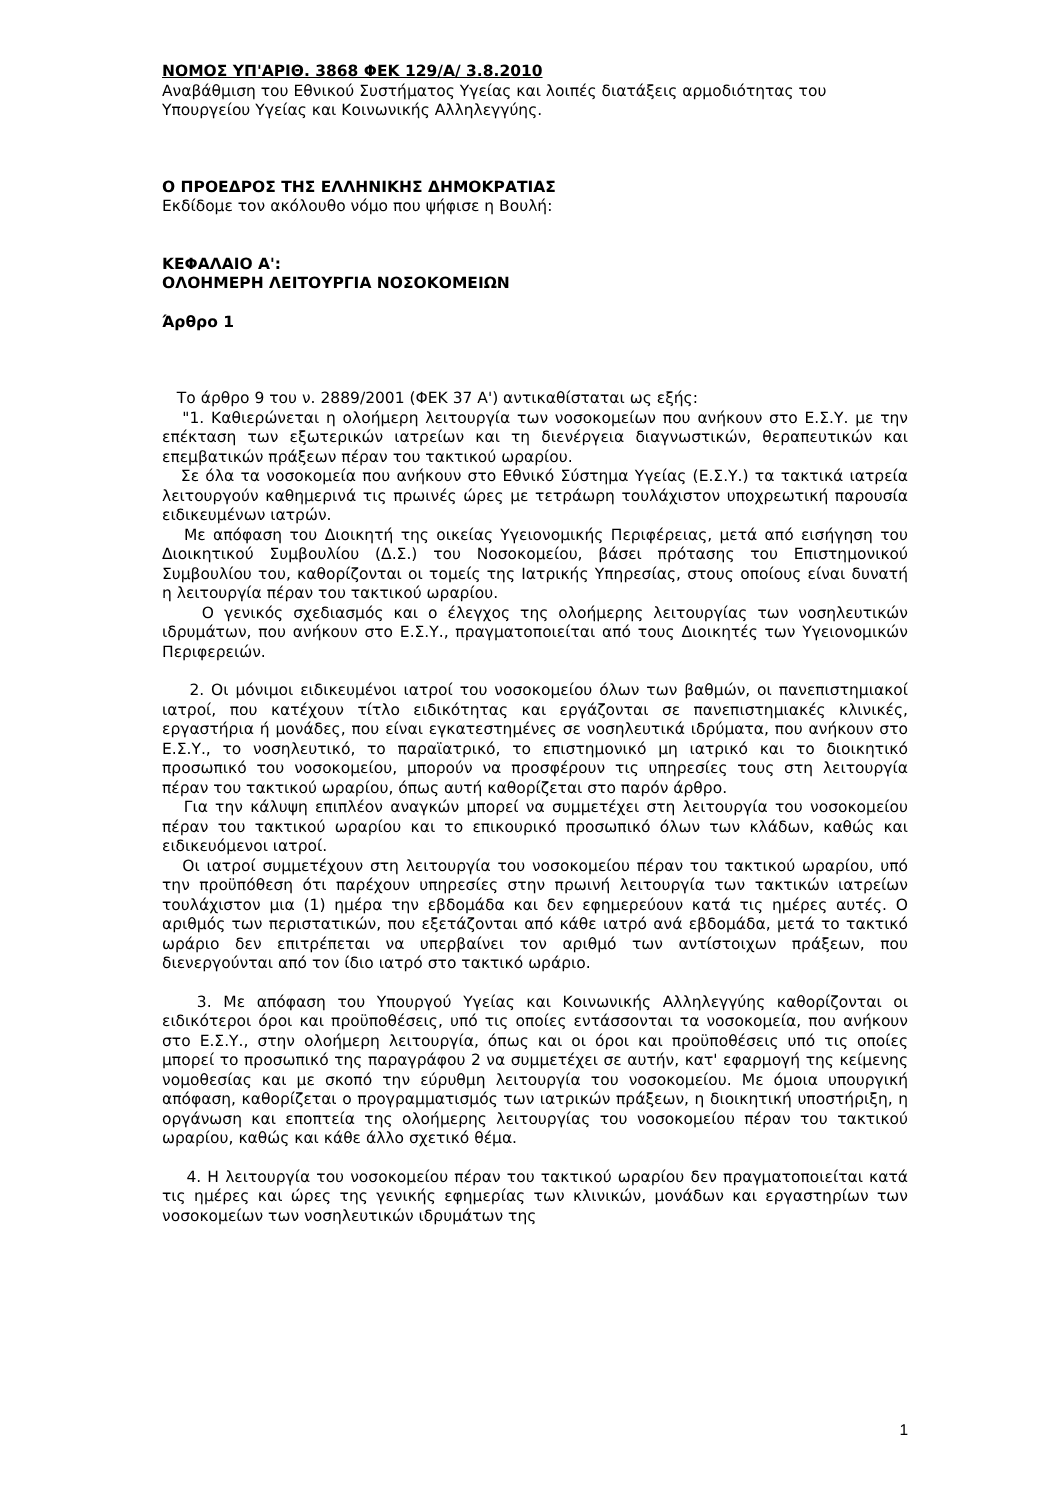ΝΟΜΟΣ ΥΠ'ΑΡΙΘ. 3868 ΦΕΚ 129/Α/ 3.8.2010
Αναβάθμιση του Εθνικού Συστήματος Υγείας και λοιπές διατάξεις αρμοδιότητας του Υπουργείου Υγείας και Κοινωνικής Αλληλεγγύης.
Ο ΠΡΟΕΔΡΟΣ ΤΗΣ ΕΛΛΗΝΙΚΗΣ ΔΗΜΟΚΡΑΤΙΑΣ
Εκδίδομε τον ακόλουθο νόμο που ψήφισε η Βουλή:
ΚΕΦΑΛΑΙΟ Α':
ΟΛΟΗΜΕΡΗ ΛΕΙΤΟΥΡΓΙΑ ΝΟΣΟΚΟΜΕΙΩΝ
Άρθρο 1
Το άρθρο 9 του ν. 2889/2001 (ΦΕΚ 37 Α') αντικαθίσταται ως εξής:
"1. Καθιερώνεται η ολοήμερη λειτουργία των νοσοκομείων που ανήκουν στο Ε.Σ.Υ. με την επέκταση των εξωτερικών ιατρείων και τη διενέργεια διαγνωστικών, θεραπευτικών και επεμβατικών πράξεων πέραν του τακτικού ωραρίου.
Σε όλα τα νοσοκομεία που ανήκουν στο Εθνικό Σύστημα Υγείας (Ε.Σ.Υ.) τα τακτικά ιατρεία λειτουργούν καθημερινά τις πρωινές ώρες με τετράωρη τουλάχιστον υποχρεωτική παρουσία ειδικευμένων ιατρών.
Με απόφαση του Διοικητή της οικείας Υγειονομικής Περιφέρειας, μετά από εισήγηση του Διοικητικού Συμβουλίου (Δ.Σ.) του Νοσοκομείου, βάσει πρότασης του Επιστημονικού Συμβουλίου του, καθορίζονται οι τομείς της Ιατρικής Υπηρεσίας, στους οποίους είναι δυνατή η λειτουργία πέραν του τακτικού ωραρίου.
Ο γενικός σχεδιασμός και ο έλεγχος της ολοήμερης λειτουργίας των νοσηλευτικών ιδρυμάτων, που ανήκουν στο Ε.Σ.Υ., πραγματοποιείται από τους Διοικητές των Υγειονομικών Περιφερειών.
2. Οι μόνιμοι ειδικευμένοι ιατροί του νοσοκομείου όλων των βαθμών, οι πανεπιστημιακοί ιατροί, που κατέχουν τίτλο ειδικότητας και εργάζονται σε πανεπιστημιακές κλινικές, εργαστήρια ή μονάδες, που είναι εγκατεστημένες σε νοσηλευτικά ιδρύματα, που ανήκουν στο Ε.Σ.Υ., το νοσηλευτικό, το παραϊατρικό, το επιστημονικό μη ιατρικό και το διοικητικό προσωπικό του νοσοκομείου, μπορούν να προσφέρουν τις υπηρεσίες τους στη λειτουργία πέραν του τακτικού ωραρίου, όπως αυτή καθορίζεται στο παρόν άρθρο.
Για την κάλυψη επιπλέον αναγκών μπορεί να συμμετέχει στη λειτουργία του νοσοκομείου πέραν του τακτικού ωραρίου και το επικουρικό προσωπικό όλων των κλάδων, καθώς και ειδικευόμενοι ιατροί.
Οι ιατροί συμμετέχουν στη λειτουργία του νοσοκομείου πέραν του τακτικού ωραρίου, υπό την προϋπόθεση ότι παρέχουν υπηρεσίες στην πρωινή λειτουργία των τακτικών ιατρείων τουλάχιστον μια (1) ημέρα την εβδομάδα και δεν εφημερεύουν κατά τις ημέρες αυτές. Ο αριθμός των περιστατικών, που εξετάζονται από κάθε ιατρό ανά εβδομάδα, μετά το τακτικό ωράριο δεν επιτρέπεται να υπερβαίνει τον αριθμό των αντίστοιχων πράξεων, που διενεργούνται από τον ίδιο ιατρό στο τακτικό ωράριο.
3. Με απόφαση του Υπουργού Υγείας και Κοινωνικής Αλληλεγγύης καθορίζονται οι ειδικότεροι όροι και προϋποθέσεις, υπό τις οποίες εντάσσονται τα νοσοκομεία, που ανήκουν στο Ε.Σ.Υ., στην ολοήμερη λειτουργία, όπως και οι όροι και προϋποθέσεις υπό τις οποίες μπορεί το προσωπικό της παραγράφου 2 να συμμετέχει σε αυτήν, κατ' εφαρμογή της κείμενης νομοθεσίας και με σκοπό την εύρυθμη λειτουργία του νοσοκομείου. Με όμοια υπουργική απόφαση, καθορίζεται ο προγραμματισμός των ιατρικών πράξεων, η διοικητική υποστήριξη, η οργάνωση και εποπτεία της ολοήμερης λειτουργίας του νοσοκομείου πέραν του τακτικού ωραρίου, καθώς και κάθε άλλο σχετικό θέμα.
4. Η λειτουργία του νοσοκομείου πέραν του τακτικού ωραρίου δεν πραγματοποιείται κατά τις ημέρες και ώρες της γενικής εφημερίας των κλινικών, μονάδων και εργαστηρίων των νοσοκομείων των νοσηλευτικών ιδρυμάτων της
1